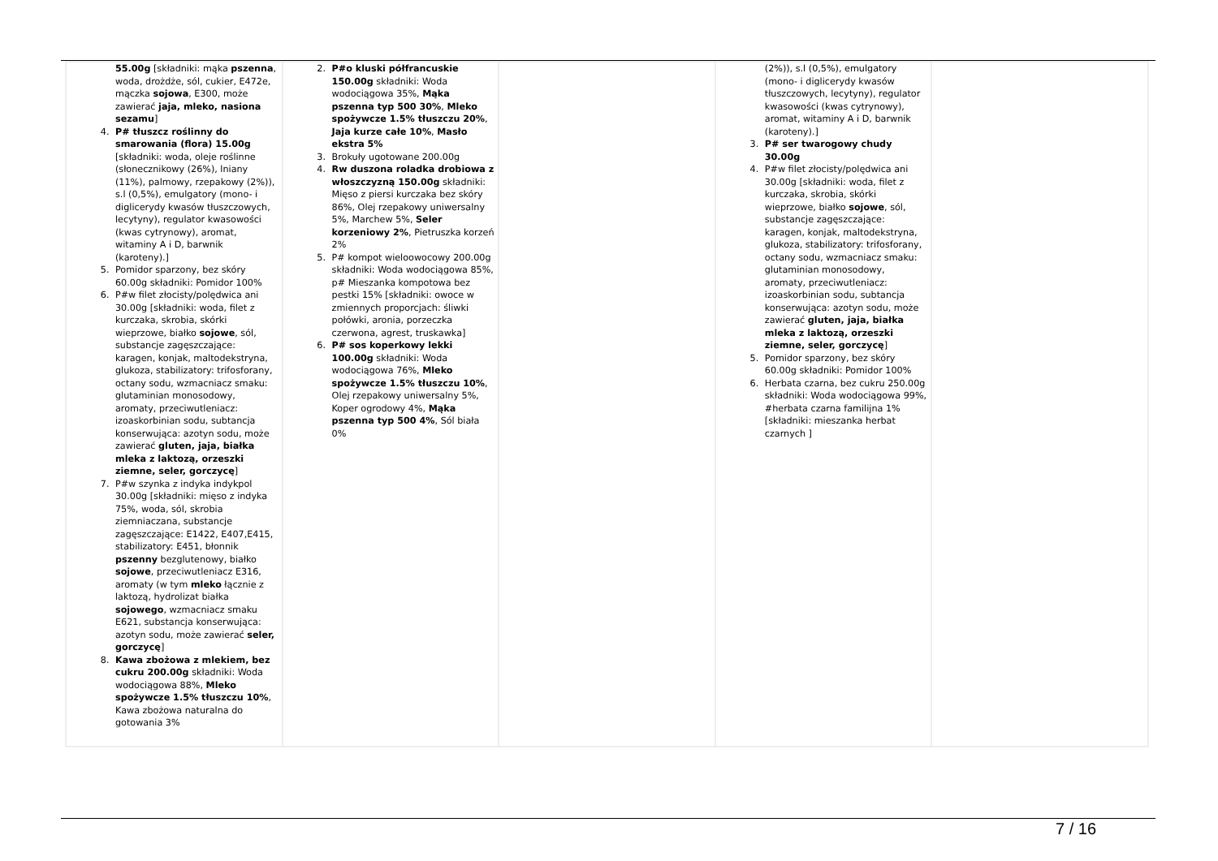| 55.00g [składniki: mąka pszenna , woda, drożdże, sól, cukier, E472e, mączka sojowa , E300, może zawierać jaja, mleko, nasiona sezamu ] 4. P# tłuszcz roślinny do smarowania (flora) 15.00g [składniki: woda, oleje roślinne (słonecznikowy (26%), lniany (11%), palmowy, rzepakowy (2%)), s.l (0,5%), emulgatory (mono- i diglicerydy kwasów tłuszczowych, lecytyny), regulator kwasowości (kwas cytrynowy), aromat, witaminy A i D, barwnik (karoteny).] 5. Pomidor sparzony, bez skóry 60.00g składniki: Pomidor 100% 6. P#w filet złocisty/polędwica ani 30.00g [składniki: woda, filet z kurczaka, skrobia, skórki wieprzowe, białko sojowe , sól, substancje zagęszczające: karagen, konjak, maltodekstryna, glukoza, stabilizatory: trifosforany, octany sodu, wzmacniacz smaku: glutaminian monosodowy, aromaty, przeciwutleniacz: izoaskorbinian sodu, subtancja konserwująca: azotyn sodu, może zawierać gluten, jaja, białka mleka z laktozą, orzeszki ziemne, seler, gorczycę ] 7. P#w szynka z indyka indykpol 30.00g [składniki: mięso z indyka 75%, woda, sól, skrobia ziemniaczana, substancje zagęszczające: E1422, E407,E415, stabilizatory: E451, błonnik pszenny bezglutenowy, białko sojowe , przeciwutleniacz E316, aromaty (w tym mleko łącznie z laktozą, hydrolizat białka sojowego , wzmacniacz smaku E621, substancja konserwująca: azotyn sodu, może zawierać seler, gorczycę ] 8. Kawa zbożowa z mlekiem, bez cukru 200.00g składniki: Woda wodociągowa 88%, Mleko spożywcze 1.5% tłuszczu 10% , Kawa zbożowa naturalna do gotowania 3% | 2. P#o kluski półfrancuskie 150.00g składniki: Woda wodociągowa 35%, Mąka pszenna typ 500 30% , Mleko spożywcze 1.5% tłuszczu 20% , Jaja kurze całe 10% , Masło ekstra 5% 3. Brokuły ugotowane 200.00g 4. Rw duszona roladka drobiowa z włoszczyzną 150.00g składniki: Mięso z piersi kurczaka bez skóry 86%, Olej rzepakowy uniwersalny 5%, Marchew 5%, Seler korzeniowy 2% , Pietruszka korzeń 2% 5. P# kompot wieloowocowy 200.00g składniki: Woda wodociągowa 85%, p# Mieszanka kompotowa bez pestki 15% [składniki: owoce w zmiennych proporcjach: śliwki połówki, aronia, porzeczka czerwona, agrest, truskawka] 6. P# sos koperkowy lekki 100.00g składniki: Woda wodociągowa 76%, Mleko spożywcze 1.5% tłuszczu 10% , Olej rzepakowy uniwersalny 5%, Koper ogrodowy 4%, Mąka pszenna typ 500 4% , Sól biała 0% | | (2%)), s.l (0,5%), emulgatory (mono- i diglicerydy kwasów tłuszczowych, lecytyny), regulator kwasowości (kwas cytrynowy), aromat, witaminy A i D, barwnik (karoteny).] 3. P# ser twarogowy chudy 30.00g 4. P#w filet złocisty/polędwica ani 30.00g [składniki: woda, filet z kurczaka, skrobia, skórki wieprzowe, białko sojowe , sól, substancje zagęszczające: karagen, konjak, maltodekstryna, glukoza, stabilizatory: trifosforany, octany sodu, wzmacniacz smaku: glutaminian monosodowy, aromaty, przeciwutleniacz: izoaskorbinian sodu, subtancja konserwująca: azotyn sodu, może zawierać gluten, jaja, białka mleka z laktozą, orzeszki ziemne, seler, gorczycę ] 5. Pomidor sparzony, bez skóry 60.00g składniki: Pomidor 100% 6. Herbata czarna, bez cukru 250.00g składniki: Woda wodociągowa 99%, #herbata czarna familijna 1% [składniki: mieszanka herbat czarnych ] | |
7 / 16